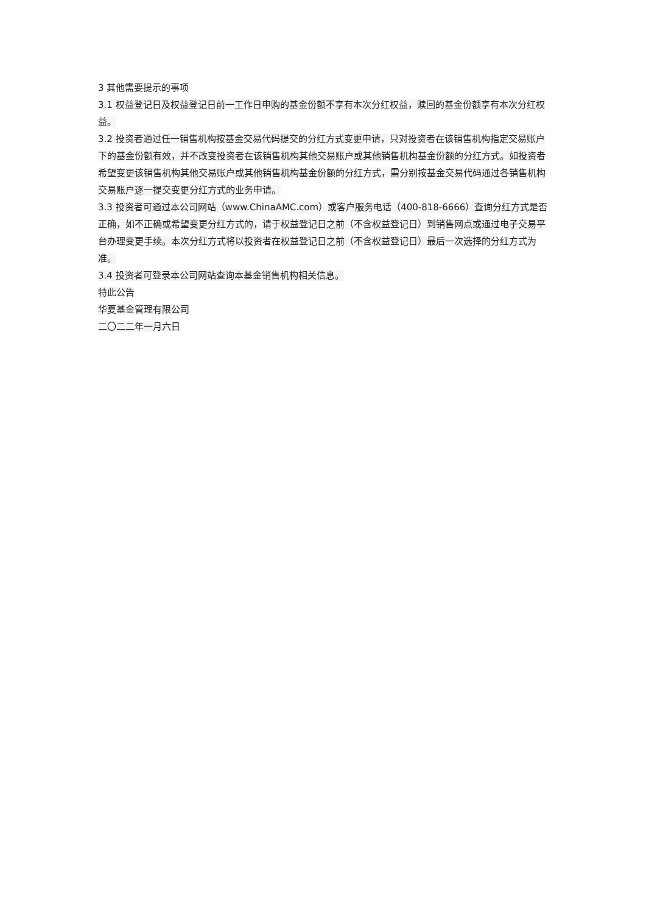3 其他需要提示的事项
3.1 权益登记日及权益登记日前一工作日申购的基金份额不享有本次分红权益，赎回的基金份额享有本次分红权益。
3.2 投资者通过任一销售机构按基金交易代码提交的分红方式变更申请，只对投资者在该销售机构指定交易账户下的基金份额有效，并不改变投资者在该销售机构其他交易账户或其他销售机构基金份额的分红方式。如投资者希望变更该销售机构其他交易账户或其他销售机构基金份额的分红方式，需分别按基金交易代码通过各销售机构交易账户逐一提交变更分红方式的业务申请。
3.3 投资者可通过本公司网站（www.ChinaAMC.com）或客户服务电话（400-818-6666）查询分红方式是否正确，如不正确或希望变更分红方式的，请于权益登记日之前（不含权益登记日）到销售网点或通过电子交易平台办理变更手续。本次分红方式将以投资者在权益登记日之前（不含权益登记日）最后一次选择的分红方式为准。
3.4 投资者可登录本公司网站查询本基金销售机构相关信息。
特此公告
华夏基金管理有限公司
二〇二二年一月六日